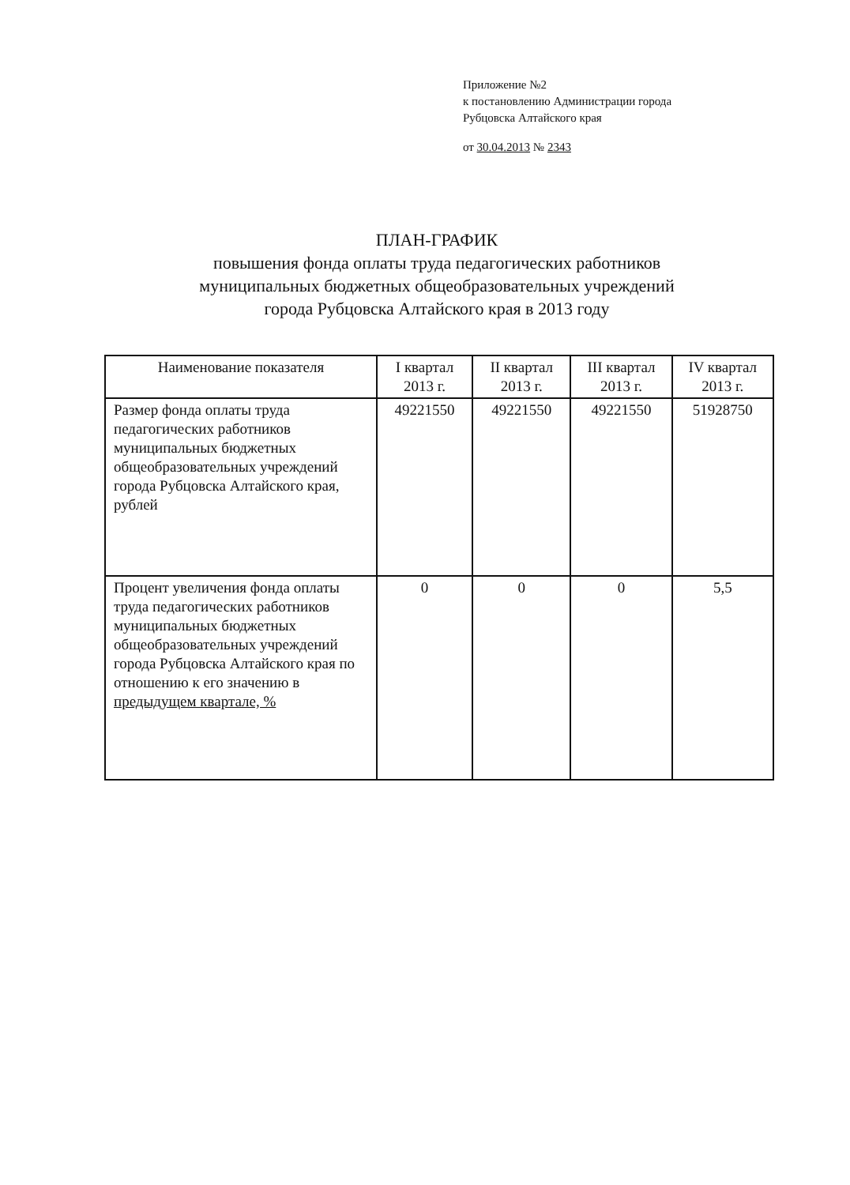Приложение №2
к постановлению Администрации города
Рубцовска Алтайского края
от 30.04.2013 № 2343
ПЛАН-ГРАФИК
повышения фонда оплаты труда педагогических работников
муниципальных бюджетных общеобразовательных учреждений
города Рубцовска Алтайского края в 2013 году
| Наименование показателя | I квартал 2013 г. | II квартал 2013 г. | III квартал 2013 г. | IV квартал 2013 г. |
| Размер фонда оплаты труда педагогических работников муниципальных бюджетных общеобразовательных учреждений города Рубцовска Алтайского края, рублей | 49221550 | 49221550 | 49221550 | 51928750 |
| Процент увеличения фонда оплаты труда педагогических работников муниципальных бюджетных общеобразовательных учреждений города Рубцовска Алтайского края по отношению к его значению в предыдущем квартале, % | 0 | 0 | 0 | 5,5 |